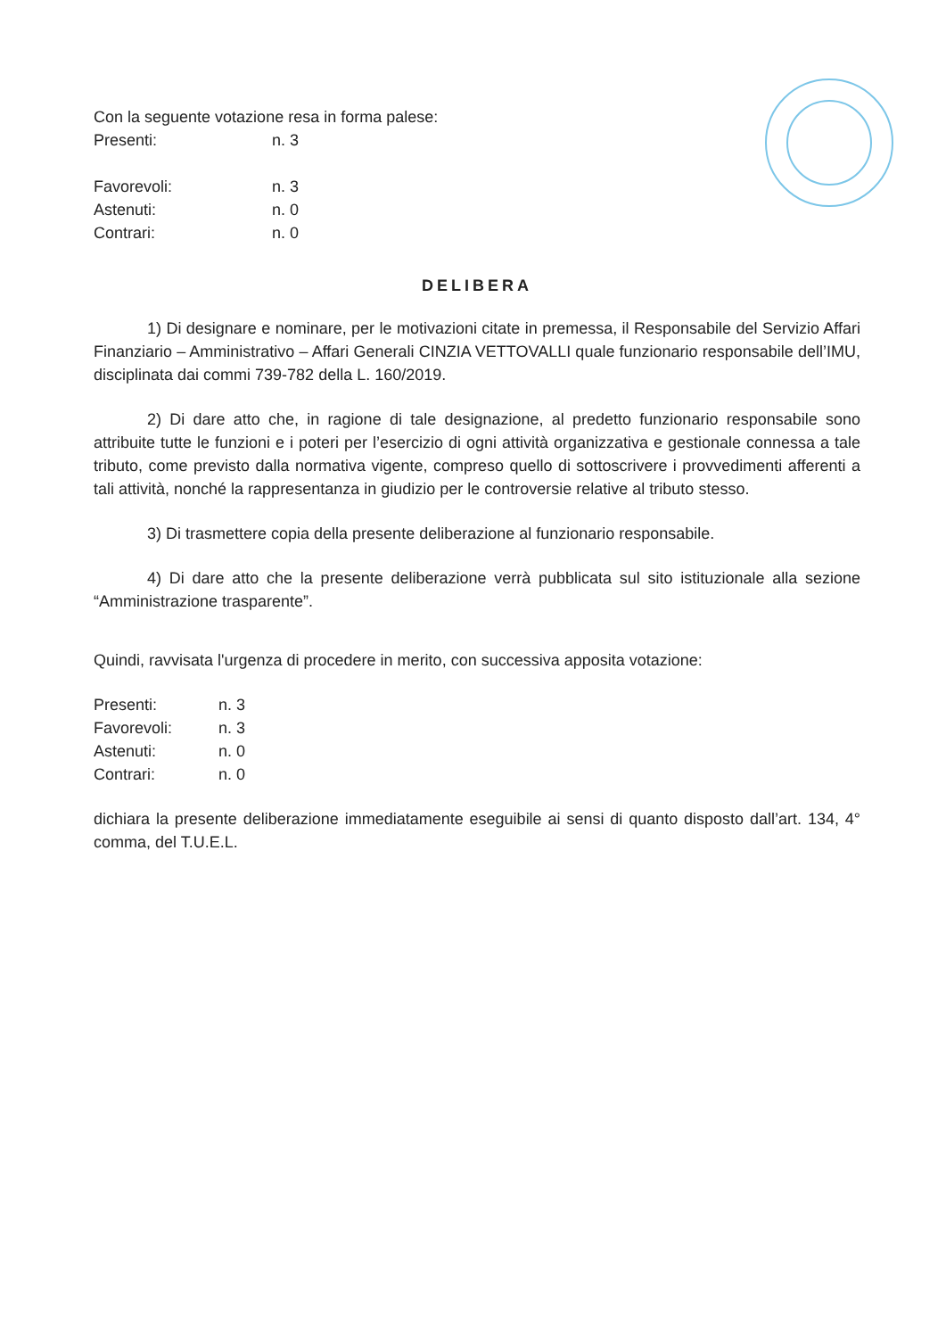Con la seguente votazione resa in forma palese:
Presenti: n. 3
Favorevoli: n. 3
Astenuti: n. 0
Contrari: n. 0
DELIBERA
1) Di designare e nominare, per le motivazioni citate in premessa, il Responsabile del Servizio Affari Finanziario – Amministrativo – Affari Generali CINZIA VETTOVALLI quale funzionario responsabile dell’IMU, disciplinata dai commi 739-782 della L. 160/2019.
2) Di dare atto che, in ragione di tale designazione, al predetto funzionario responsabile sono attribuite tutte le funzioni e i poteri per l’esercizio di ogni attività organizzativa e gestionale connessa a tale tributo, come previsto dalla normativa vigente, compreso quello di sottoscrivere i provvedimenti afferenti a tali attività, nonché la rappresentanza in giudizio per le controversie relative al tributo stesso.
3) Di trasmettere copia della presente deliberazione al funzionario responsabile.
4) Di dare atto che la presente deliberazione verrà pubblicata sul sito istituzionale alla sezione “Amministrazione trasparente”.
Quindi, ravvisata l'urgenza di procedere in merito, con successiva apposita votazione:
Presenti: n. 3
Favorevoli: n. 3
Astenuti: n. 0
Contrari: n. 0
dichiara la presente deliberazione immediatamente eseguibile ai sensi di quanto disposto dall’art. 134, 4° comma, del T.U.E.L.